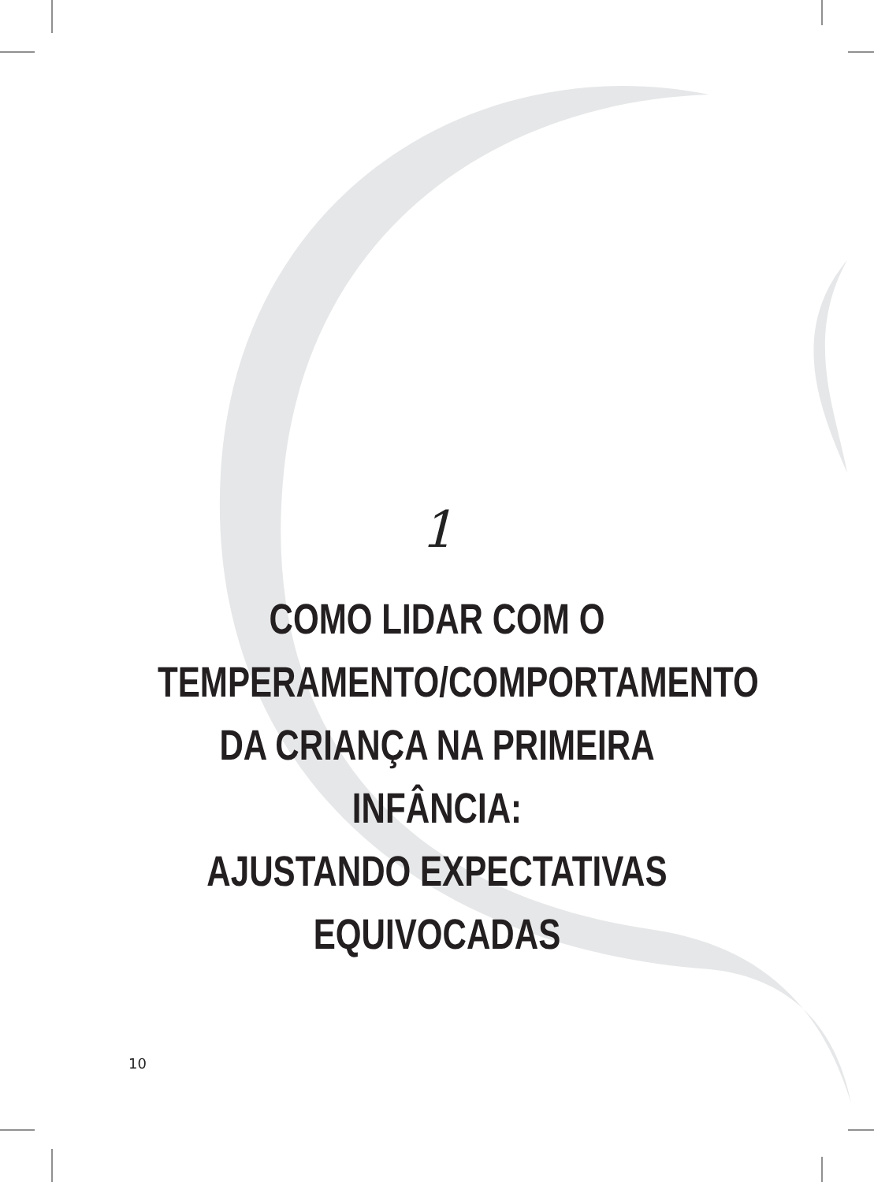1
COMO LIDAR COM O
TEMPERAMENTO/COMPORTAMENTO
DA CRIANÇA NA PRIMEIRA INFÂNCIA:
AJUSTANDO EXPECTATIVAS
EQUIVOCADAS
10